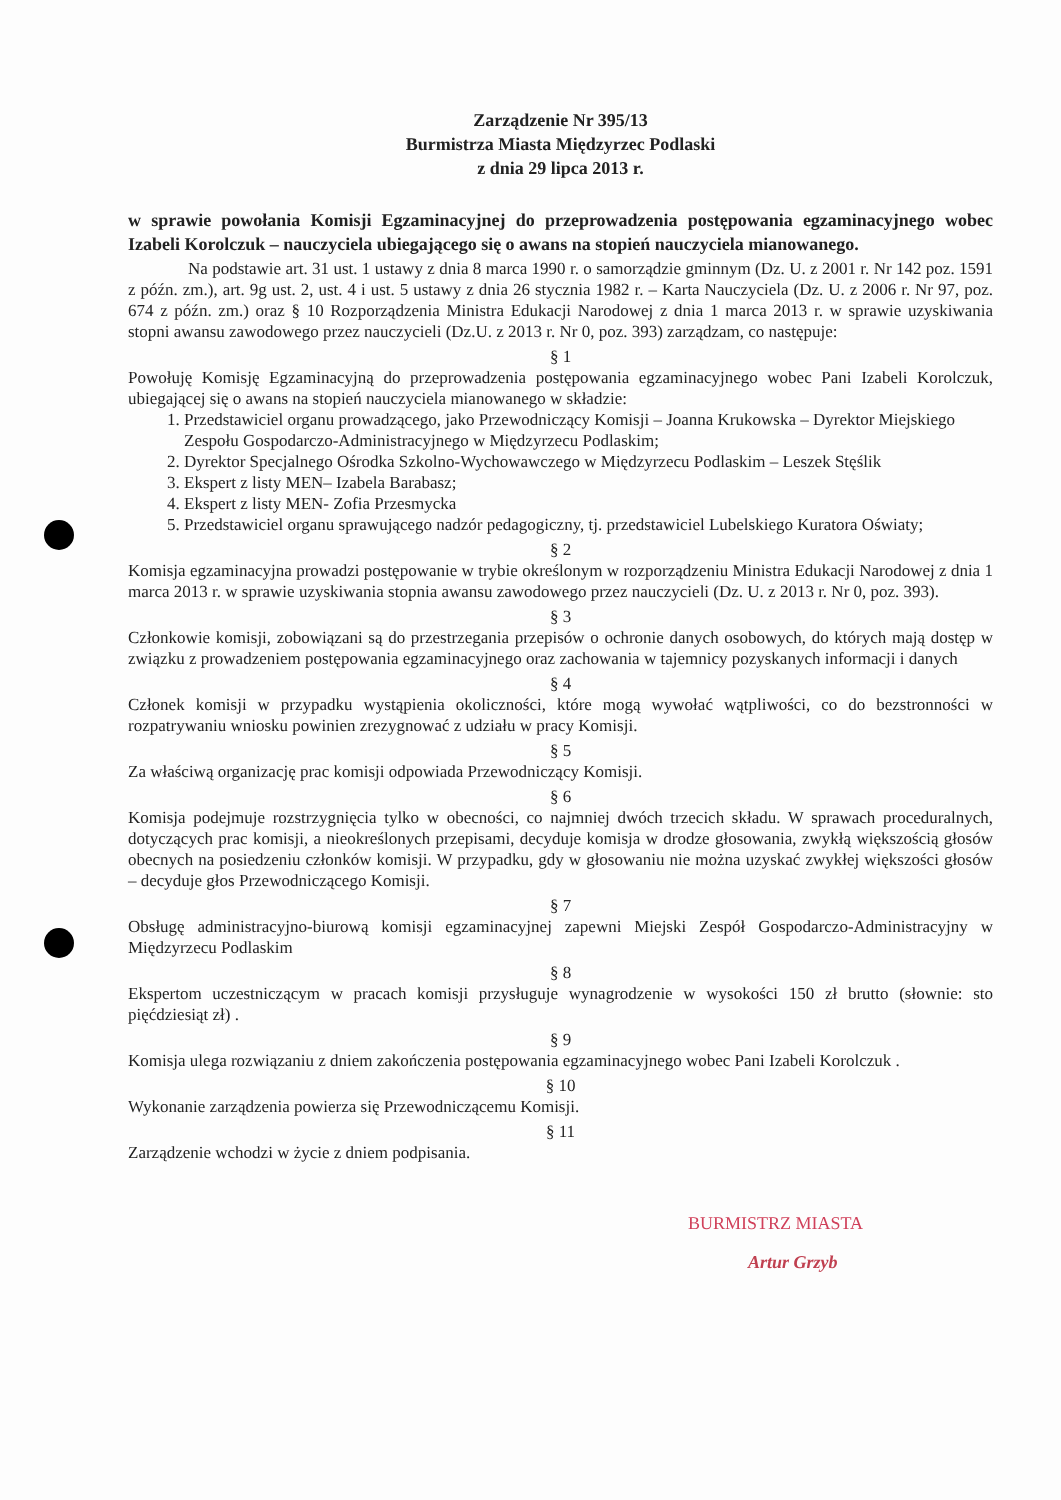Zarządzenie Nr 395/13
Burmistrza Miasta Międzyrzec Podlaski
z dnia 29 lipca 2013 r.
w sprawie powołania Komisji Egzaminacyjnej do przeprowadzenia postępowania egzaminacyjnego wobec Izabeli Korolczuk – nauczyciela ubiegającego się o awans na stopień nauczyciela mianowanego.
Na podstawie art. 31 ust. 1 ustawy z dnia 8 marca 1990 r. o samorządzie gminnym (Dz. U. z 2001 r. Nr 142 poz. 1591 z późn. zm.), art. 9g ust. 2, ust. 4 i ust. 5 ustawy z dnia 26 stycznia 1982 r. – Karta Nauczyciela (Dz. U. z 2006 r. Nr 97, poz. 674 z późn. zm.) oraz § 10 Rozporządzenia Ministra Edukacji Narodowej z dnia 1 marca 2013 r. w sprawie uzyskiwania stopni awansu zawodowego przez nauczycieli (Dz.U. z 2013 r. Nr 0, poz. 393) zarządzam, co następuje:
§ 1
Powołuję Komisję Egzaminacyjną do przeprowadzenia postępowania egzaminacyjnego wobec Pani Izabeli Korolczuk, ubiegającej się o awans na stopień nauczyciela mianowanego w składzie:
1. Przedstawiciel organu prowadzącego, jako Przewodniczący Komisji – Joanna Krukowska – Dyrektor Miejskiego Zespołu Gospodarczo-Administracyjnego w Międzyrzecu Podlaskim;
2. Dyrektor Specjalnego Ośrodka Szkolno-Wychowawczego w Międzyrzecu Podlaskim – Leszek Stęślik
3. Ekspert z listy MEN– Izabela Barabasz;
4. Ekspert z listy MEN- Zofia Przesmycka
5. Przedstawiciel organu sprawującego nadzór pedagogiczny, tj. przedstawiciel Lubelskiego Kuratora Oświaty;
§ 2
Komisja egzaminacyjna prowadzi postępowanie w trybie określonym w rozporządzeniu Ministra Edukacji Narodowej z dnia 1 marca 2013 r. w sprawie uzyskiwania stopnia awansu zawodowego przez nauczycieli (Dz. U. z 2013 r. Nr 0, poz. 393).
§ 3
Członkowie komisji, zobowiązani są do przestrzegania przepisów o ochronie danych osobowych, do których mają dostęp w związku z prowadzeniem postępowania egzaminacyjnego oraz zachowania w tajemnicy pozyskanych informacji i danych
§ 4
Członek komisji w przypadku wystąpienia okoliczności, które mogą wywołać wątpliwości, co do bezstronności w rozpatrywaniu wniosku powinien zrezygnować z udziału w pracy Komisji.
§ 5
Za właściwą organizację prac komisji odpowiada Przewodniczący Komisji.
§ 6
Komisja podejmuje rozstrzygnięcia tylko w obecności, co najmniej dwóch trzecich składu. W sprawach proceduralnych, dotyczących prac komisji, a nieokreślonych przepisami, decyduje komisja w drodze głosowania, zwykłą większością głosów obecnych na posiedzeniu członków komisji. W przypadku, gdy w głosowaniu nie można uzyskać zwykłej większości głosów – decyduje głos Przewodniczącego Komisji.
§ 7
Obsługę administracyjno-biurową komisji egzaminacyjnej zapewni Miejski Zespół Gospodarczo-Administracyjny w Międzyrzecu Podlaskim
§ 8
Ekspertom uczestniczącym w pracach komisji przysługuje wynagrodzenie w wysokości 150 zł brutto (słownie: sto pięćdziesiąt zł) .
§ 9
Komisja ulega rozwiązaniu z dniem zakończenia postępowania egzaminacyjnego wobec Pani Izabeli Korolczuk .
§ 10
Wykonanie zarządzenia powierza się Przewodniczącemu Komisji.
§ 11
Zarządzenie wchodzi w życie z dniem podpisania.
BURMISTRZ MIASTA
Artur Grzyb